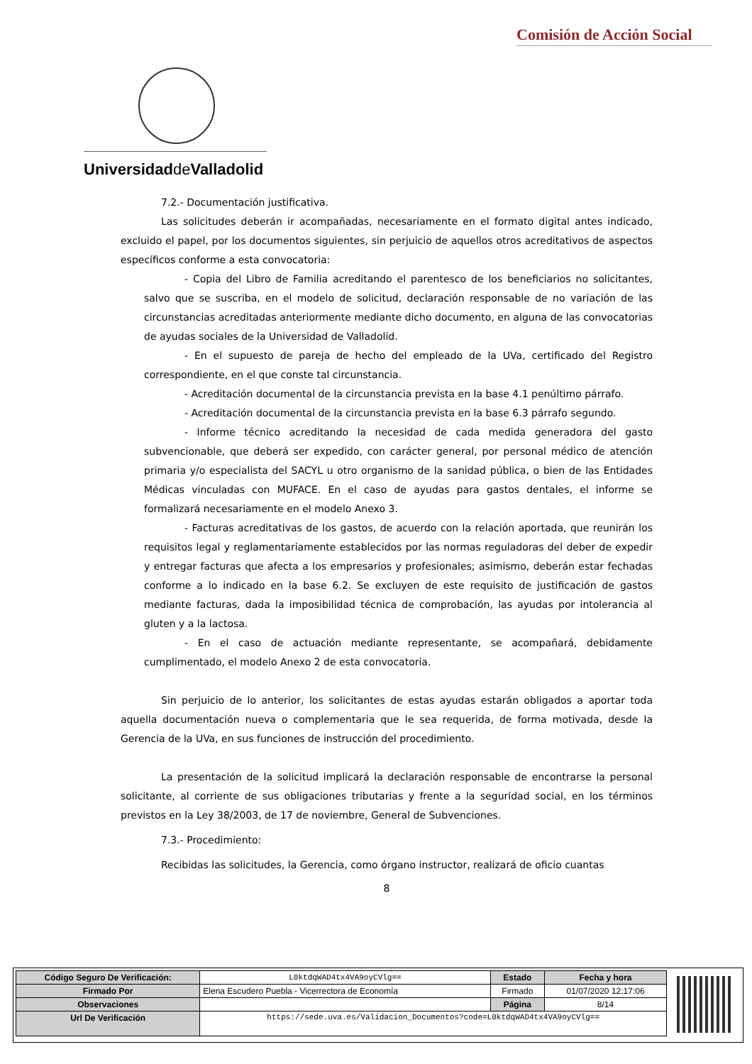Comisión de Acción Social
Universidadde Valladolid
7.2.- Documentación justificativa.
Las solicitudes deberán ir acompañadas, necesariamente en el formato digital antes indicado, excluido el papel, por los documentos siguientes, sin perjuicio de aquellos otros acreditativos de aspectos específicos conforme a esta convocatoria:
- Copia del Libro de Familia acreditando el parentesco de los beneficiarios no solicitantes, salvo que se suscriba, en el modelo de solicitud, declaración responsable de no variación de las circunstancias acreditadas anteriormente mediante dicho documento, en alguna de las convocatorias de ayudas sociales de la Universidad de Valladolid.
- En el supuesto de pareja de hecho del empleado de la UVa, certificado del Registro correspondiente, en el que conste tal circunstancia.
- Acreditación documental de la circunstancia prevista en la base 4.1 penúltimo párrafo.
- Acreditación documental de la circunstancia prevista en la base 6.3 párrafo segundo.
- Informe técnico acreditando la necesidad de cada medida generadora del gasto subvencionable, que deberá ser expedido, con carácter general, por personal médico de atención primaria y/o especialista del SACYL u otro organismo de la sanidad pública, o bien de las Entidades Médicas vinculadas con MUFACE. En el caso de ayudas para gastos dentales, el informe se formalizará necesariamente en el modelo Anexo 3.
- Facturas acreditativas de los gastos, de acuerdo con la relación aportada, que reunirán los requisitos legal y reglamentariamente establecidos por las normas reguladoras del deber de expedir y entregar facturas que afecta a los empresarios y profesionales; asimismo, deberán estar fechadas conforme a lo indicado en la base 6.2. Se excluyen de este requisito de justificación de gastos mediante facturas, dada la imposibilidad técnica de comprobación, las ayudas por intolerancia al gluten y a la lactosa.
- En el caso de actuación mediante representante, se acompañará, debidamente cumplimentado, el modelo Anexo 2 de esta convocatoria.
Sin perjuicio de lo anterior, los solicitantes de estas ayudas estarán obligados a aportar toda aquella documentación nueva o complementaria que le sea requerida, de forma motivada, desde la Gerencia de la UVa, en sus funciones de instrucción del procedimiento.
La presentación de la solicitud implicará la declaración responsable de encontrarse la personal solicitante, al corriente de sus obligaciones tributarias y frente a la seguridad social, en los términos previstos en la Ley 38/2003, de 17 de noviembre, General de Subvenciones.
7.3.- Procedimiento:
Recibidas las solicitudes, la Gerencia, como órgano instructor, realizará de oficio cuantas
8
| Código Seguro De Verificación: | L0ktdqWAD4tx4VA9oyCVlg== | Estado | Fecha y hora |
| Firmado Por | Elena Escudero Puebla - Vicerrectora de Economía | Firmado | 01/07/2020 12:17:06 |
| Observaciones | | Página | 8/14 |
| Url De Verificación | https://sede.uva.es/Validacion_Documentos?code=L0ktdqWAD4tx4VA9oyCVlg== | | |